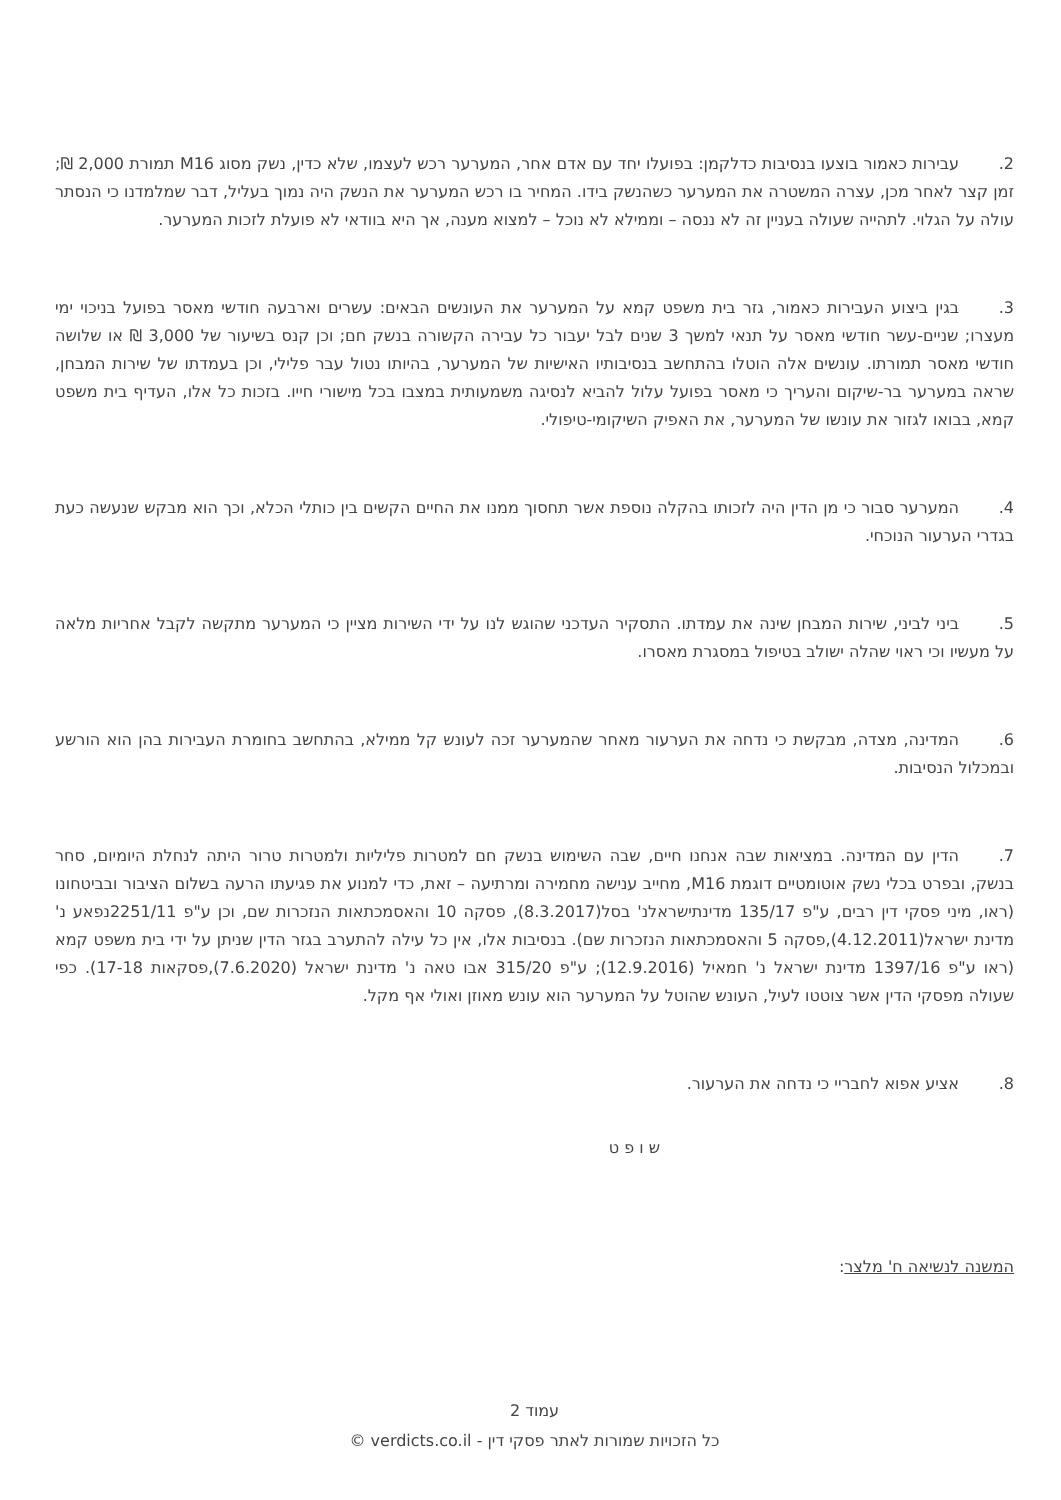2. עבירות כאמור בוצעו בנסיבות כדלקמן: בפועלו יחד עם אדם אחר, המערער רכש לעצמו, שלא כדין, נשק מסוג M16 תמורת 2,000 ₪; זמן קצר לאחר מכן, עצרה המשטרה את המערער כשהנשק בידו. המחיר בו רכש המערער את הנשק היה נמוך בעליל, דבר שמלמדנו כי הנסתר עולה על הגלוי. לתהייה שעולה בעניין זה לא ננסה – וממילא לא נוכל – למצוא מענה, אך היא בוודאי לא פועלת לזכות המערער.
3. בגין ביצוע העבירות כאמור, גזר בית משפט קמא על המערער את העונשים הבאים: עשרים וארבעה חודשי מאסר בפועל בניכוי ימי מעצרו; שניים-עשר חודשי מאסר על תנאי למשך 3 שנים לבל יעבור כל עבירה הקשורה בנשק חם; וכן קנס בשיעור של 3,000 ₪ או שלושה חודשי מאסר תמורתו. עונשים אלה הוטלו בהתחשב בנסיבותיו האישיות של המערער, בהיותו נטול עבר פלילי, וכן בעמדתו של שירות המבחן, שראה במערער בר-שיקום והעריך כי מאסר בפועל עלול להביא לנסיגה משמעותית במצבו בכל מישורי חייו. בזכות כל אלו, העדיף בית משפט קמא, בבואו לגזור את עונשו של המערער, את האפיק השיקומי-טיפולי.
4. המערער סבור כי מן הדין היה לזכותו בהקלה נוספת אשר תחסוך ממנו את החיים הקשים בין כותלי הכלא, וכך הוא מבקש שנעשה כעת בגדרי הערעור הנוכחי.
5. ביני לביני, שירות המבחן שינה את עמדתו. התסקיר העדכני שהוגש לנו על ידי השירות מציין כי המערער מתקשה לקבל אחריות מלאה על מעשיו וכי ראוי שהלה ישולב בטיפול במסגרת מאסרו.
6. המדינה, מצדה, מבקשת כי נדחה את הערעור מאחר שהמערער זכה לעונש קל ממילא, בהתחשב בחומרת העבירות בהן הוא הורשע ובמכלול הנסיבות.
7. הדין עם המדינה. במציאות שבה אנחנו חיים, שבה השימוש בנשק חם למטרות פליליות ולמטרות טרור היתה לנחלת היומיום, סחר בנשק, ובפרט בכלי נשק אוטומטיים דוגמת M16, מחייב ענישה מחמירה ומרתיעה – זאת, כדי למנוע את פגיעתו הרעה בשלום הציבור ובביטחונו (ראו, מיני פסקי דין רבים, ע"פ 135/17 מדינתישראלנ' בסל(8.3.2017), פסקה 10 והאסמכתאות הנזכרות שם, וכן ע"פ 2251/11נפאע נ' מדינת ישראל(4.12.2011),פסקה 5 והאסמכתאות הנזכרות שם). בנסיבות אלו, אין כל עילה להתערב בגזר הדין שניתן על ידי בית משפט קמא (ראו ע"פ 1397/16 מדינת ישראל נ' חמאיל (12.9.2016); ע"פ 315/20 אבו טאה נ' מדינת ישראל (7.6.2020),פסקאות 17-18). כפי שעולה מפסקי הדין אשר צוטטו לעיל, העונש שהוטל על המערער הוא עונש מאוזן ואולי אף מקל.
8. אציע אפוא לחבריי כי נדחה את הערעור.
ש ו פ ט
המשנה לנשיאה ח' מלצר:
עמוד 2
כל הזכויות שמורות לאתר פסקי דין - verdicts.co.il ©